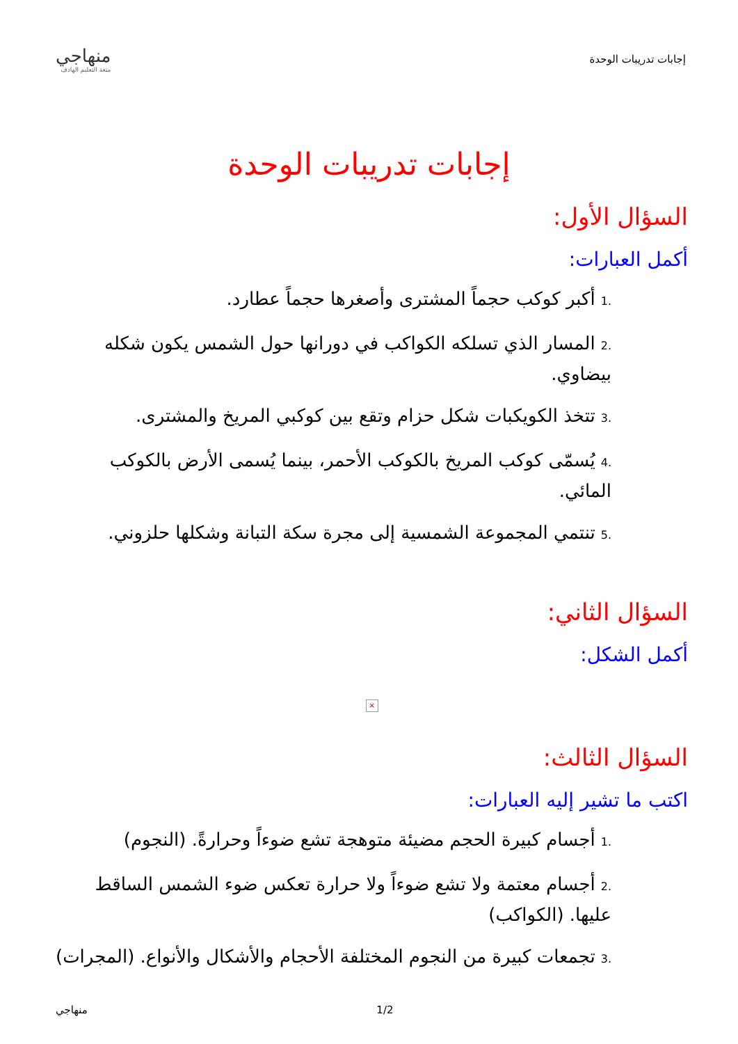إجابات تدريبات الوحدة
منهاجي
متعة التعليم الهادف
إجابات تدريبات الوحدة
السؤال الأول:
أكمل العبارات:
.1أكبر كوكب حجماً المشترى وأصغرها حجماً عطارد.
.2المسار الذي تسلكه الكواكب في دورانها حول الشمس يكون شكله بيضاوي.
.3تتخذ الكويكبات شكل حزام وتقع بين كوكبي المريخ والمشترى.
.4يُسمّى كوكب المريخ بالكوكب الأحمر، بينما يُسمى الأرض بالكوكب المائي.
.5تنتمي المجموعة الشمسية إلى مجرة سكة التبانة وشكلها حلزوني.
السؤال الثاني:
أكمل الشكل:
×
السؤال الثالث:
اكتب ما تشير إليه العبارات:
.1أجسام كبيرة الحجم مضيئة متوهجة تشع ضوءاً وحرارةً. (النجوم)
.2أجسام معتمة ولا تشع ضوءاً ولا حرارة تعكس ضوء الشمس الساقط عليها. (الكواكب)
.3تجمعات كبيرة من النجوم المختلفة الأحجام والأشكال والأنواع. (المجرات)
منهاجي 1/2